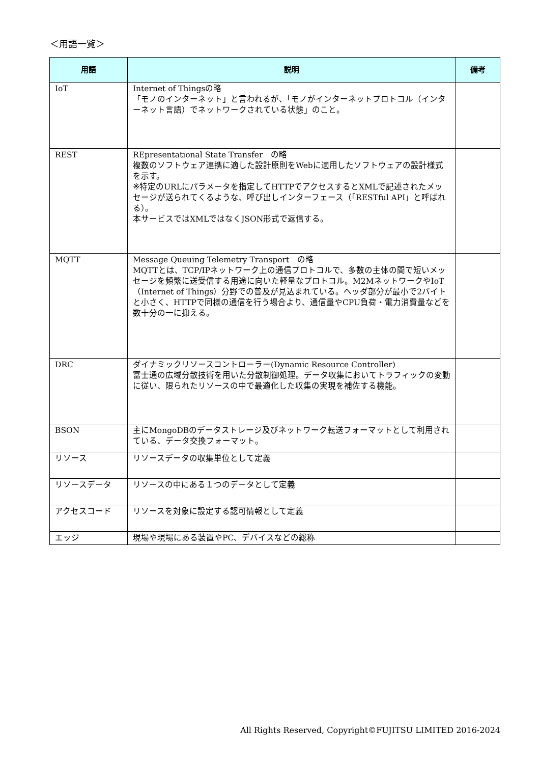＜用語一覧＞
| 用語 | 説明 | 備考 |
| --- | --- | --- |
| IoT | Internet of Thingsの略 「モノのインターネット」と言われるが、「モノがインターネットプロトコル（インターネット言語）でネットワークされている状態」のこと。 | |
| REST | REpresentational State Transfer の略 複数のソフトウェア連携に適した設計原則をWebに適用したソフトウェアの設計様式を示す。 ※特定のURLにパラメータを指定してHTTPでアクセスするとXMLで記述されたメッセージが送られてくるような、呼び出しインターフェース（「RESTful API」と呼ばれる）。 本サービスではXMLではなくJSON形式で返信する。 | |
| MQTT | Message Queuing Telemetry Transport の略 MQTTとは、TCP/IPネットワーク上の通信プロトコルで、多数の主体の間で短いメッセージを頻繁に送受信する用途に向いた軽量なプロトコル。M2MネットワークやIoT（Internet of Things）分野での普及が見込まれている。ヘッダ部分が最小で2バイトと小さく、HTTPで同様の通信を行う場合より、通信量やCPU負荷・電力消費量などを数十分の一に抑える。 | |
| DRC | ダイナミックリソースコントローラー(Dynamic Resource Controller) 富士通の広域分散技術を用いた分散制御処理。データ収集においてトラフィックの変動に従い、限られたリソースの中で最適化した収集の実現を補佐する機能。 | |
| BSON | 主にMongoDBのデータストレージ及びネットワーク転送フォーマットとして利用されている、データ交換フォーマット。 | |
| リソース | リソースデータの収集単位として定義 | |
| リソースデータ | リソースの中にある１つのデータとして定義 | |
| アクセスコード | リソースを対象に設定する認可情報として定義 | |
| エッジ | 現場や現場にある装置やPC、デバイスなどの総称 | |
All Rights Reserved, Copyright©FUJITSU LIMITED 2016-2024